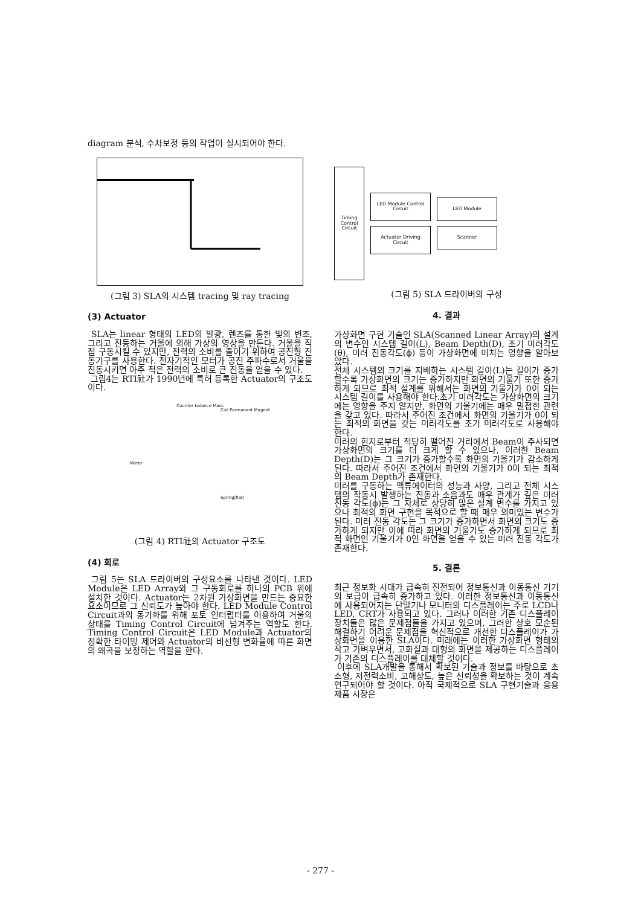diagram 분석, 수차보정 등의 작업이 실시되어야 한다.
(그림 3) SLA의 시스템 tracing 및 ray tracing
(3) Actuator
SLA는 linear 형태의 LED의 발광, 렌즈를 통한 빛의 변조, 그리고 진동하는 거울에 의해 가상의 영상을 만든다. 거울을 직접 구동시킬 수 있지만, 전력의 소비를 줄이기 위하여 공진형 진동기구를 사용한다. 전자기적인 모터가 공진 주파수로서 거울을 진동시키면 아주 적은 전력의 소비로 큰 진동을 얻을 수 있다.
그림4는 RTI社가 1990년에 특허 등록한 Actuator의 구조도이다.
Counter balance Mass
Coil Permanent Magnet
Mirror
Spring(flat)
(그림 4) RTI社의 Actuator 구조도
(4) 회로
그림 5는 SLA 드라이버의 구성요소를 나타낸 것이다. LED Module은 LED Array와 그 구동회로를 하나의 PCB 위에 설치한 것이다. Actuator는 2차원 가상화면을 만드는 중요한 요소이므로 그 신뢰도가 높아야 한다. LED Module Control Circuit과의 동기화를 위해 포토 인터럽터를 이용하여 거울의 상태를 Timing Control Circuit에 넘겨주는 역할도 한다. Timing Control Circuit은 LED Module과 Actuator의 정확한 타이밍 제어와 Actuator의 비선형 변화율에 따른 화면의 왜곡을 보정하는 역할을 한다.
Timing Control Circuit
LED Module Control Circuit
Actuator Driving Circuit
LED Module
Scanner
(그림 5) SLA 드라이버의 구성
4. 결과
가상화면 구현 기술인 SLA(Scanned Linear Array)의 설계의 변수인 시스템 길이(L), Beam Depth(D), 초기 미러각도(θ), 미러 진동각도(ϕ) 등이 가상화면에 미치는 영향을 알아보았다.
전체 시스템의 크기를 지배하는 시스템 길이(L)는 길이가 증가할수록 가상화면의 크기는 증가하지만 화면의 기울기 또한 증가하게 되므로 최적 설계를 위해서는 화면의 기울기가 0이 되는 시스템 길이를 사용해야 한다.초기 미러각도는 가상화면의 크기에는 영향을 주지 않지만, 화면의 기울기에는 매우 밀접한 관련을 갖고 있다. 따라서 주어진 조건에서 화면의 기울기가 0이 되는 최적의 화면을 갖는 미러각도를 초기 미러각도로 사용해야 한다.
미러의 힌지로부터 적당히 떨어진 거리에서 Beam이 주사되면 가상화면의 크기를 더 크게 할 수 있으나, 이러한 Beam Depth(D)는 그 크기가 증가할수록 화면의 기울기가 감소하게 된다. 따라서 주어진 조건에서 화면의 기울기가 0이 되는 최적의 Beam Depth가 존재한다.
미러를 구동하는 액튜에이터의 성능과 사양, 그리고 전체 시스템의 작동시 발생하는 진동과 소음과도 매우 관계가 깊은 미러 진동 각도(ϕ)는 그 자체로 상당히 많은 설계 변수를 가지고 있으나 최적의 화면 구현을 목적으로 할 때 매우 의미있는 변수가 된다. 미러 진동 각도는 그 크기가 증가하면서 화면의 크기도 증가하게 되지만 이에 따라 화면의 기울기도 증가하게 되므로 최적 화면인 기울기가 0인 화면을 얻을 수 있는 미러 진동 각도가 존재한다.
5. 결론
최근 정보화 시대가 급속히 진전되어 정보통신과 이동통신 기기의 보급이 급속히 증가하고 있다. 이러한 정보통신과 이동통신에 사용되어지는 단말기나 모니터의 디스플레이는 주로 LCD나 LED, CRT가 사용되고 있다. 그러나 이러한 기존 디스플레이 장치들은 많은 문제점들을 가지고 있으며, 그러한 상호 모순된 해결하기 어려운 문제점을 혁신적으로 개선한 디스플레이가 가상화면을 이용한 SLA이다. 미래에는 이러한 가상화면 형태의 작고 가벼우면서, 고화질과 대형의 화면을 제공하는 디스플레이가 기존의 디스플레이를 대체할 것이다.
이후에 SLA개발을 통해서 확보된 기술과 정보를 바탕으로 초소형, 저전력소비, 고해상도, 높은 신뢰성을 확보하는 것이 계속 연구되어야 할 것이다. 아직 국제적으로 SLA 구현기술과 응용제품 시장은
- 277 -